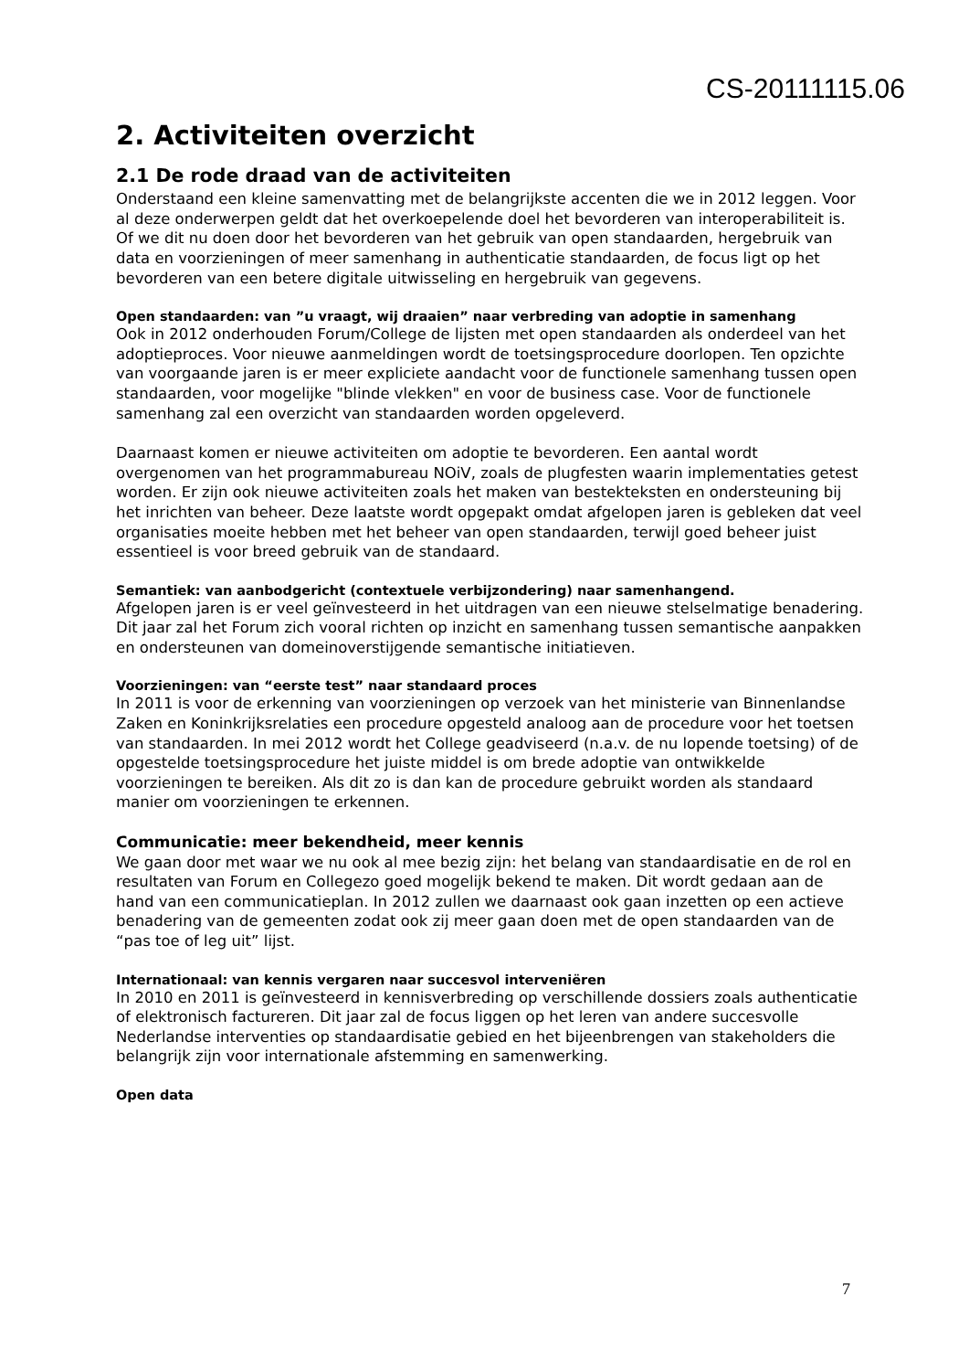CS-20111115.06
2. Activiteiten overzicht
2.1 De rode draad van de activiteiten
Onderstaand een kleine samenvatting met de belangrijkste accenten die we in 2012 leggen. Voor al deze onderwerpen geldt dat het overkoepelende doel het bevorderen van interoperabiliteit is. Of we dit nu doen door het bevorderen van het gebruik van open standaarden, hergebruik van data en voorzieningen of meer samenhang in authenticatie standaarden, de focus ligt op het bevorderen van een betere digitale uitwisseling en hergebruik van gegevens.
Open standaarden: van ”u vraagt, wij draaien” naar verbreding van adoptie in samenhang
Ook in 2012 onderhouden Forum/College de lijsten met open standaarden als onderdeel van het adoptieproces. Voor nieuwe aanmeldingen wordt de toetsingsprocedure doorlopen. Ten opzichte van voorgaande jaren is er meer expliciete aandacht voor de functionele samenhang tussen open standaarden, voor mogelijke "blinde vlekken" en voor de business case. Voor de functionele samenhang zal een overzicht van standaarden worden opgeleverd.
Daarnaast komen er nieuwe activiteiten om adoptie te bevorderen. Een aantal wordt overgenomen van het programmabureau NOiV, zoals de plugfesten waarin implementaties getest worden. Er zijn ook nieuwe activiteiten zoals het maken van bestekteksten en ondersteuning bij het inrichten van beheer. Deze laatste wordt opgepakt omdat afgelopen jaren is gebleken dat veel organisaties moeite hebben met het beheer van open standaarden, terwijl goed beheer juist essentieel is voor breed gebruik van de standaard.
Semantiek: van aanbodgericht (contextuele verbijzondering) naar samenhangend.
Afgelopen jaren is er veel geïnvesteerd in het uitdragen van een nieuwe stelselmatige benadering. Dit jaar zal het Forum zich vooral richten op inzicht en samenhang tussen semantische aanpakken en ondersteunen van domeinoverstijgende semantische initiatieven.
Voorzieningen: van “eerste test” naar standaard proces
In 2011 is voor de erkenning van voorzieningen op verzoek van het ministerie van Binnenlandse Zaken en Koninkrijksrelaties een procedure opgesteld analoog aan de procedure voor het toetsen van standaarden. In mei 2012 wordt het College geadviseerd (n.a.v. de nu lopende toetsing) of de opgestelde toetsingsprocedure het juiste middel is om brede adoptie van ontwikkelde voorzieningen te bereiken. Als dit zo is dan kan de procedure gebruikt worden als standaard manier om voorzieningen te erkennen.
Communicatie: meer bekendheid, meer kennis
We gaan door met waar we nu ook al mee bezig zijn: het belang van standaardisatie en de rol en resultaten van Forum en Collegezo goed mogelijk bekend te maken. Dit wordt gedaan aan de hand van een communicatieplan. In 2012 zullen we daarnaast ook gaan inzetten op een actieve benadering van de gemeenten zodat ook zij meer gaan doen met de open standaarden van de “pas toe of leg uit” lijst.
Internationaal: van kennis vergaren naar succesvol interveniëren
In 2010 en 2011 is geïnvesteerd in kennisverbreding op verschillende dossiers zoals authenticatie of elektronisch factureren. Dit jaar zal de focus liggen op het leren van andere succesvolle Nederlandse interventies op standaardisatie gebied en het bijeenbrengen van stakeholders die belangrijk zijn voor internationale afstemming en samenwerking.
Open data
7